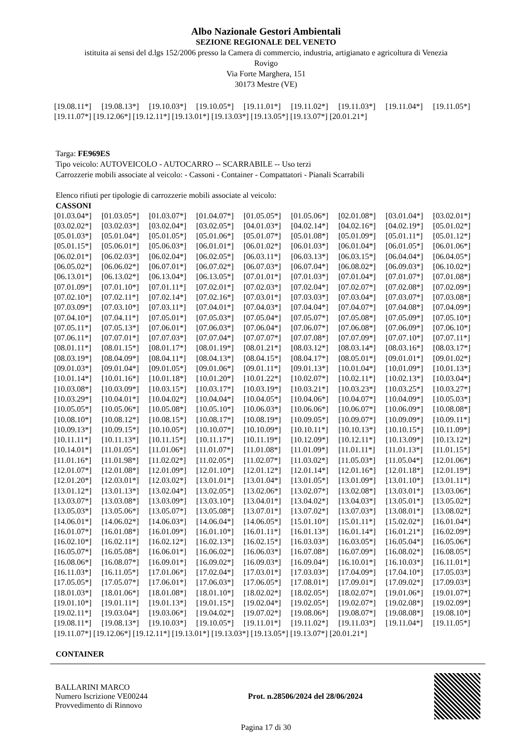Albo Nazionale Gestori Ambientali
SEZIONE REGIONALE DEL VENETO
istituita ai sensi del d.lgs 152/2006 presso la Camera di commercio, industria, artigianato e agricoltura di Venezia
Rovigo
Via Forte Marghera, 151
30173 Mestre (VE)
[19.08.11*] [19.08.13*] [19.10.03*] [19.10.05*] [19.11.01*] [19.11.02*] [19.11.03*] [19.11.04*] [19.11.05*]
[19.11.07*] [19.12.06*] [19.12.11*] [19.13.01*] [19.13.03*] [19.13.05*] [19.13.07*] [20.01.21*]
Targa: FE969ES
Tipo veicolo: AUTOVEICOLO - AUTOCARRO -- SCARRABILE -- Uso terzi
Carrozzerie mobili associate al veicolo: - Cassoni - Container - Compattatori - Pianali Scarrabili
Elenco rifiuti per tipologie di carrozzerie mobili associate al veicolo:
CASSONI
[01.03.04*] [01.03.05*] [01.03.07*] [01.04.07*] [01.05.05*] [01.05.06*] [02.01.08*] [03.01.04*] [03.02.01*] [03.02.02*] [03.02.03*] [03.02.04*] [03.02.05*] [04.01.03*] [04.02.14*] [04.02.16*] [04.02.19*] [05.01.02*] [05.01.03*] [05.01.04*] [05.01.05*] [05.01.06*] [05.01.07*] [05.01.08*] [05.01.09*] [05.01.11*] [05.01.12*] [05.01.15*] [05.06.01*] [05.06.03*] [06.01.01*] [06.01.02*] [06.01.03*] [06.01.04*] [06.01.05*] [06.01.06*] [06.02.01*] [06.02.03*] [06.02.04*] [06.02.05*] [06.03.11*] [06.03.13*] [06.03.15*] [06.04.04*] [06.04.05*] [06.05.02*] [06.06.02*] [06.07.01*] [06.07.02*] [06.07.03*] [06.07.04*] [06.08.02*] [06.09.03*] [06.10.02*] [06.13.01*] [06.13.02*] [06.13.04*] [06.13.05*] [07.01.01*] [07.01.03*] [07.01.04*] [07.01.07*] [07.01.08*] [07.01.09*] [07.01.10*] [07.01.11*] [07.02.01*] [07.02.03*] [07.02.04*] [07.02.07*] [07.02.08*] [07.02.09*] [07.02.10*] [07.02.11*] [07.02.14*] [07.02.16*] [07.03.01*] [07.03.03*] [07.03.04*] [07.03.07*] [07.03.08*] [07.03.09*] [07.03.10*] [07.03.11*] [07.04.01*] [07.04.03*] [07.04.04*] [07.04.07*] [07.04.08*] [07.04.09*] [07.04.10*] [07.04.11*] [07.05.01*] [07.05.03*] [07.05.04*] [07.05.07*] [07.05.08*] [07.05.09*] [07.05.10*] [07.05.11*] [07.05.13*] [07.06.01*] [07.06.03*] [07.06.04*] [07.06.07*] [07.06.08*] [07.06.09*] [07.06.10*] [07.06.11*] [07.07.01*] [07.07.03*] [07.07.04*] [07.07.07*] [07.07.08*] [07.07.09*] [07.07.10*] [07.07.11*] [08.01.11*] [08.01.15*] [08.01.17*] [08.01.19*] [08.01.21*] [08.03.12*] [08.03.14*] [08.03.16*] [08.03.17*] [08.03.19*] [08.04.09*] [08.04.11*] [08.04.13*] [08.04.15*] [08.04.17*] [08.05.01*] [09.01.01*] [09.01.02*] [09.01.03*] [09.01.04*] [09.01.05*] [09.01.06*] [09.01.11*] [09.01.13*] [10.01.04*] [10.01.09*] [10.01.13*] [10.01.14*] [10.01.16*] [10.01.18*] [10.01.20*] [10.01.22*] [10.02.07*] [10.02.11*] [10.02.13*] [10.03.04*] [10.03.08*] [10.03.09*] [10.03.15*] [10.03.17*] [10.03.19*] [10.03.21*] [10.03.23*] [10.03.25*] [10.03.27*] [10.03.29*] [10.04.01*] [10.04.02*] [10.04.04*] [10.04.05*] [10.04.06*] [10.04.07*] [10.04.09*] [10.05.03*] [10.05.05*] [10.05.06*] [10.05.08*] [10.05.10*] [10.06.03*] [10.06.06*] [10.06.07*] [10.06.09*] [10.08.08*] [10.08.10*] [10.08.12*] [10.08.15*] [10.08.17*] [10.08.19*] [10.09.05*] [10.09.07*] [10.09.09*] [10.09.11*] [10.09.13*] [10.09.15*] [10.10.05*] [10.10.07*] [10.10.09*] [10.10.11*] [10.10.13*] [10.10.15*] [10.11.09*] [10.11.11*] [10.11.13*] [10.11.15*] [10.11.17*] [10.11.19*] [10.12.09*] [10.12.11*] [10.13.09*] [10.13.12*] [10.14.01*] [11.01.05*] [11.01.06*] [11.01.07*] [11.01.08*] [11.01.09*] [11.01.11*] [11.01.13*] [11.01.15*] [11.01.16*] [11.01.98*] [11.02.02*] [11.02.05*] [11.02.07*] [11.03.02*] [11.05.03*] [11.05.04*] [12.01.06*] [12.01.07*] [12.01.08*] [12.01.09*] [12.01.10*] [12.01.12*] [12.01.14*] [12.01.16*] [12.01.18*] [12.01.19*] [12.01.20*] [12.03.01*] [12.03.02*] [13.01.01*] [13.01.04*] [13.01.05*] [13.01.09*] [13.01.10*] [13.01.11*] [13.01.12*] [13.01.13*] [13.02.04*] [13.02.05*] [13.02.06*] [13.02.07*] [13.02.08*] [13.03.01*] [13.03.06*] [13.03.07*] [13.03.08*] [13.03.09*] [13.03.10*] [13.04.01*] [13.04.02*] [13.04.03*] [13.05.01*] [13.05.02*] [13.05.03*] [13.05.06*] [13.05.07*] [13.05.08*] [13.07.01*] [13.07.02*] [13.07.03*] [13.08.01*] [13.08.02*] [14.06.01*] [14.06.02*] [14.06.03*] [14.06.04*] [14.06.05*] [15.01.10*] [15.01.11*] [15.02.02*] [16.01.04*] [16.01.07*] [16.01.08*] [16.01.09*] [16.01.10*] [16.01.11*] [16.01.13*] [16.01.14*] [16.01.21*] [16.02.09*] [16.02.10*] [16.02.11*] [16.02.12*] [16.02.13*] [16.02.15*] [16.03.03*] [16.03.05*] [16.05.04*] [16.05.06*] [16.05.07*] [16.05.08*] [16.06.01*] [16.06.02*] [16.06.03*] [16.07.08*] [16.07.09*] [16.08.02*] [16.08.05*] [16.08.06*] [16.08.07*] [16.09.01*] [16.09.02*] [16.09.03*] [16.09.04*] [16.10.01*] [16.10.03*] [16.11.01*] [16.11.03*] [16.11.05*] [17.01.06*] [17.02.04*] [17.03.01*] [17.03.03*] [17.04.09*] [17.04.10*] [17.05.03*] [17.05.05*] [17.05.07*] [17.06.01*] [17.06.03*] [17.06.05*] [17.08.01*] [17.09.01*] [17.09.02*] [17.09.03*] [18.01.03*] [18.01.06*] [18.01.08*] [18.01.10*] [18.02.02*] [18.02.05*] [18.02.07*] [19.01.06*] [19.01.07*] [19.01.10*] [19.01.11*] [19.01.13*] [19.01.15*] [19.02.04*] [19.02.05*] [19.02.07*] [19.02.08*] [19.02.09*] [19.02.11*] [19.03.04*] [19.03.06*] [19.04.02*] [19.07.02*] [19.08.06*] [19.08.07*] [19.08.08*] [19.08.10*] [19.08.11*] [19.08.13*] [19.10.03*] [19.10.05*] [19.11.01*] [19.11.02*] [19.11.03*] [19.11.04*] [19.11.05*]
[19.11.07*] [19.12.06*] [19.12.11*] [19.13.01*] [19.13.03*] [19.13.05*] [19.13.07*] [20.01.21*]
CONTAINER
BALLARINI MARCO
Numero Iscrizione VE00244
Provvedimento di Rinnovo
Prot. n.28506/2024 del 28/06/2024
Pagina 17 di 30